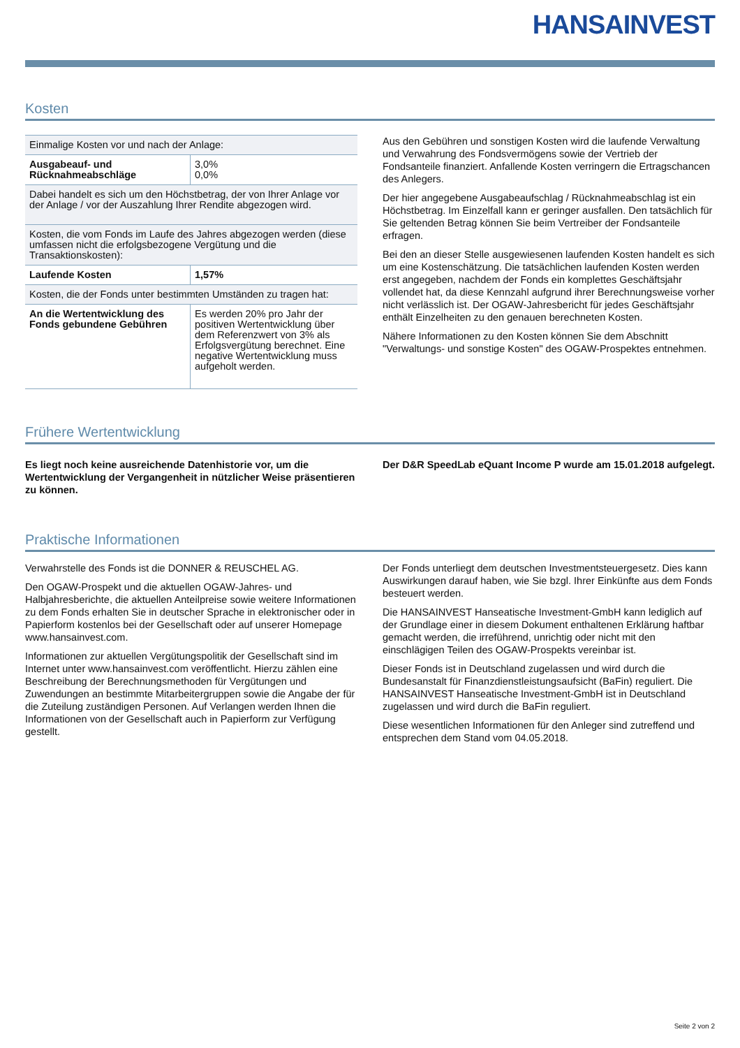HANSAINVEST
Kosten
| Einmalige Kosten vor und nach der Anlage: | |
| Ausgabeauf- und Rücknahmeabschläge | 3,0% 0,0% |
| Dabei handelt es sich um den Höchstbetrag, der von Ihrer Anlage vor der Anlage / vor der Auszahlung Ihrer Rendite abgezogen wird. | |
| Kosten, die vom Fonds im Laufe des Jahres abgezogen werden (diese umfassen nicht die erfolgsbezogene Vergütung und die Transaktionskosten): | |
| Laufende Kosten | 1,57% |
| Kosten, die der Fonds unter bestimmten Umständen zu tragen hat: | |
| An die Wertentwicklung des Fonds gebundene Gebühren | Es werden 20% pro Jahr der positiven Wertentwicklung über dem Referenzwert von 3% als Erfolgsvergütung berechnet. Eine negative Wertentwicklung muss aufgeholt werden. |
Aus den Gebühren und sonstigen Kosten wird die laufende Verwaltung und Verwahrung des Fondsvermögens sowie der Vertrieb der Fondsanteile finanziert. Anfallende Kosten verringern die Ertragschancen des Anlegers.
Der hier angegebene Ausgabeaufschlag / Rücknahmeabschlag ist ein Höchstbetrag. Im Einzelfall kann er geringer ausfallen. Den tatsächlich für Sie geltenden Betrag können Sie beim Vertreiber der Fondsanteile erfragen.
Bei den an dieser Stelle ausgewiesenen laufenden Kosten handelt es sich um eine Kostenschätzung. Die tatsächlichen laufenden Kosten werden erst angegeben, nachdem der Fonds ein komplettes Geschäftsjahr vollendet hat, da diese Kennzahl aufgrund ihrer Berechnungsweise vorher nicht verlässlich ist. Der OGAW-Jahresbericht für jedes Geschäftsjahr enthält Einzelheiten zu den genauen berechneten Kosten.
Nähere Informationen zu den Kosten können Sie dem Abschnitt "Verwaltungs- und sonstige Kosten" des OGAW-Prospektes entnehmen.
Frühere Wertentwicklung
Es liegt noch keine ausreichende Datenhistorie vor, um die Wertentwicklung der Vergangenheit in nützlicher Weise präsentieren zu können.
Der D&R SpeedLab eQuant Income P wurde am 15.01.2018 aufgelegt.
Praktische Informationen
Verwahrstelle des Fonds ist die DONNER & REUSCHEL AG.
Den OGAW-Prospekt und die aktuellen OGAW-Jahres- und Halbjahresberichte, die aktuellen Anteilpreise sowie weitere Informationen zu dem Fonds erhalten Sie in deutscher Sprache in elektronischer oder in Papierform kostenlos bei der Gesellschaft oder auf unserer Homepage www.hansainvest.com.
Informationen zur aktuellen Vergütungspolitik der Gesellschaft sind im Internet unter www.hansainvest.com veröffentlicht. Hierzu zählen eine Beschreibung der Berechnungsmethoden für Vergütungen und Zuwendungen an bestimmte Mitarbeitergruppen sowie die Angabe der für die Zuteilung zuständigen Personen. Auf Verlangen werden Ihnen die Informationen von der Gesellschaft auch in Papierform zur Verfügung gestellt.
Der Fonds unterliegt dem deutschen Investmentsteuergesetz. Dies kann Auswirkungen darauf haben, wie Sie bzgl. Ihrer Einkünfte aus dem Fonds besteuert werden.
Die HANSAINVEST Hanseatische Investment-GmbH kann lediglich auf der Grundlage einer in diesem Dokument enthaltenen Erklärung haftbar gemacht werden, die irreführend, unrichtig oder nicht mit den einschlägigen Teilen des OGAW-Prospekts vereinbar ist.
Dieser Fonds ist in Deutschland zugelassen und wird durch die Bundesanstalt für Finanzdienstleistungsaufsicht (BaFin) reguliert. Die HANSAINVEST Hanseatische Investment-GmbH ist in Deutschland zugelassen und wird durch die BaFin reguliert.
Diese wesentlichen Informationen für den Anleger sind zutreffend und entsprechen dem Stand vom 04.05.2018.
Seite 2 von 2